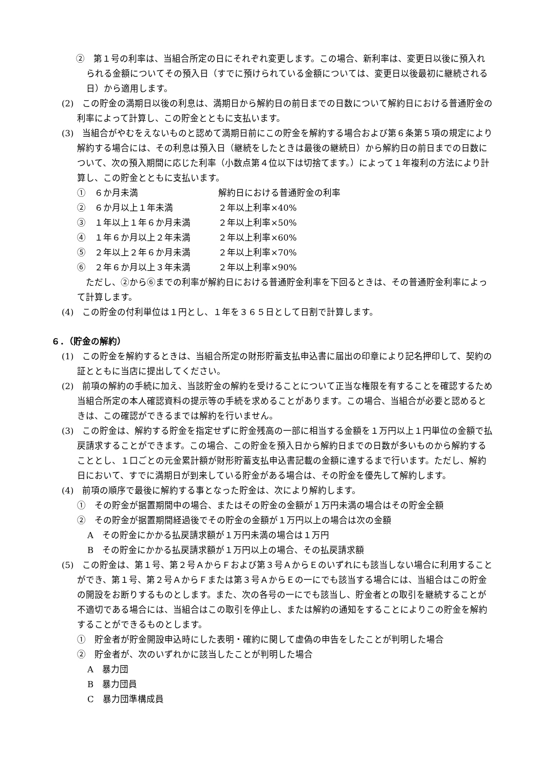②　第１号の利率は、当組合所定の日にそれぞれ変更します。この場合、新利率は、変更日以後に預入れられる金額についてその預入日（すでに預けられている金額については、変更日以後最初に継続される日）から適用します。
(2)　この貯金の満期日以後の利息は、満期日から解約日の前日までの日数について解約日における普通貯金の利率によって計算し、この貯金とともに支払います。
(3)　当組合がやむをえないものと認めて満期日前にこの貯金を解約する場合および第６条第５項の規定により解約する場合には、その利息は預入日（継続をしたときは最後の継続日）から解約日の前日までの日数について、次の預入期間に応じた利率（小数点第４位以下は切捨てます。）によって１年複利の方法により計算し、この貯金とともに支払います。
①　６か月未満 解約日における普通貯金の利率
②　６か月以上１年未満 ２年以上利率×40%
③　１年以上１年６か月未満 ２年以上利率×50%
④　１年６か月以上２年未満 ２年以上利率×60%
⑤　２年以上２年６か月未満 ２年以上利率×70%
⑥　２年６か月以上３年未満 ２年以上利率×90%
　ただし、②から⑥までの利率が解約日における普通貯金利率を下回るときは、その普通貯金利率によって計算します。
(4)　この貯金の付利単位は１円とし、１年を３６５日として日割で計算します。
６．（貯金の解約）
(1)　この貯金を解約するときは、当組合所定の財形貯蓄支払申込書に届出の印章により記名押印して、契約の証とともに当店に提出してください。
(2)　前項の解約の手続に加え、当該貯金の解約を受けることについて正当な権限を有することを確認するため当組合所定の本人確認資料の提示等の手続を求めることがあります。この場合、当組合が必要と認めるときは、この確認ができるまでは解約を行いません。
(3)　この貯金は、解約する貯金を指定せずに貯金残高の一部に相当する金額を１万円以上１円単位の金額で払戻請求することができます。この場合、この貯金を預入日から解約日までの日数が多いものから解約することとし、１口ごとの元金累計額が財形貯蓄支払申込書記載の金額に達するまで行います。ただし、解約日において、すでに満期日が到来している貯金がある場合は、その貯金を優先して解約します。
(4)　前項の順序で最後に解約する事となった貯金は、次により解約します。
①　その貯金が据置期間中の場合、またはその貯金の金額が１万円未満の場合はその貯金全額
②　その貯金が据置期間経過後でその貯金の金額が１万円以上の場合は次の金額
A　その貯金にかかる払戻請求額が１万円未満の場合は１万円
B　その貯金にかかる払戻請求額が１万円以上の場合、その払戻請求額
(5)　この貯金は、第１号、第２号ＡからＦおよび第３号ＡからＥのいずれにも該当しない場合に利用することができ、第１号、第２号ＡからＦまたは第３号ＡからＥの一にでも該当する場合には、当組合はこの貯金の開設をお断りするものとします。また、次の各号の一にでも該当し、貯金者との取引を継続することが不適切である場合には、当組合はこの取引を停止し、または解約の通知をすることによりこの貯金を解約することができるものとします。
①　貯金者が貯金開設申込時にした表明・確約に関して虚偽の申告をしたことが判明した場合
②　貯金者が、次のいずれかに該当したことが判明した場合
A　暴力団
B　暴力団員
C　暴力団準構成員